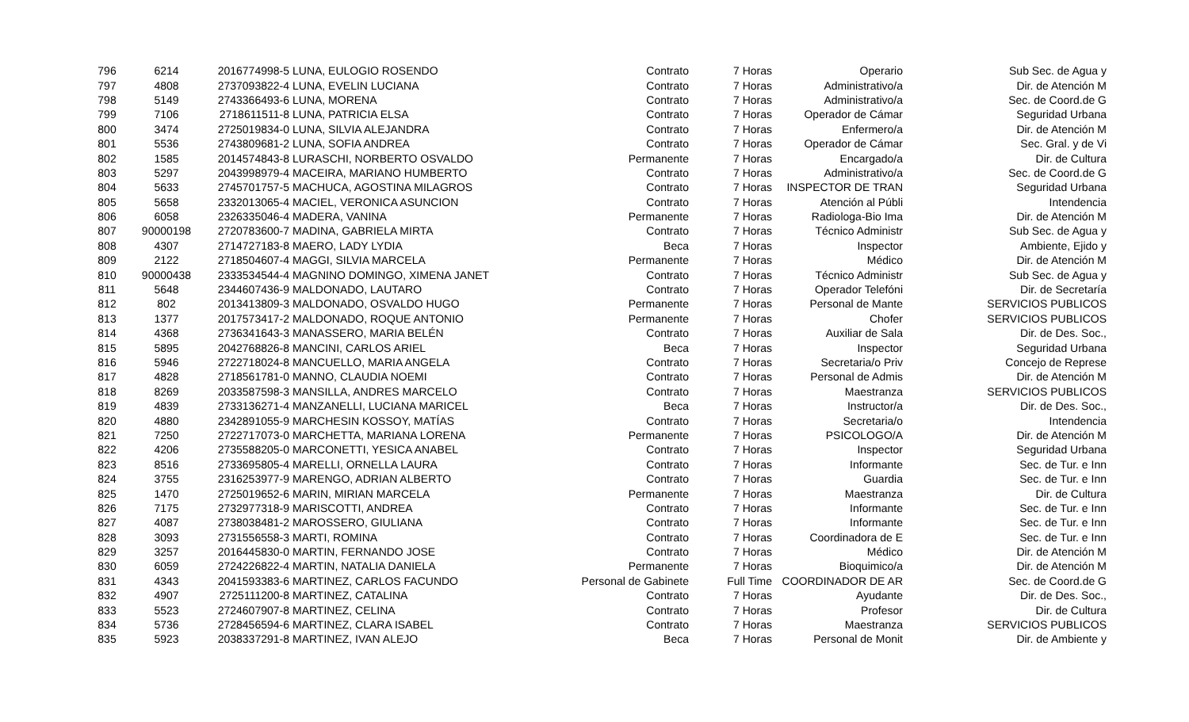| 796 | 6214 | 2016774998-5 | LUNA, EULOGIO ROSENDO | Contrato | 7 Horas | Operario | Sub Sec. de Agua y |
| 797 | 4808 | 2737093822-4 | LUNA, EVELIN LUCIANA | Contrato | 7 Horas | Administrativo/a | Dir. de Atención M |
| 798 | 5149 | 2743366493-6 | LUNA, MORENA | Contrato | 7 Horas | Administrativo/a | Sec. de Coord.de G |
| 799 | 7106 | 2718611511-8 | LUNA, PATRICIA ELSA | Contrato | 7 Horas | Operador de Cámar | Seguridad Urbana |
| 800 | 3474 | 2725019834-0 | LUNA, SILVIA ALEJANDRA | Contrato | 7 Horas | Enfermero/a | Dir. de Atención M |
| 801 | 5536 | 2743809681-2 | LUNA, SOFIA ANDREA | Contrato | 7 Horas | Operador de Cámar | Sec. Gral. y de Vi |
| 802 | 1585 | 2014574843-8 | LURASCHI, NORBERTO OSVALDO | Permanente | 7 Horas | Encargado/a | Dir. de Cultura |
| 803 | 5297 | 2043998979-4 | MACEIRA, MARIANO HUMBERTO | Contrato | 7 Horas | Administrativo/a | Sec. de Coord.de G |
| 804 | 5633 | 2745701757-5 | MACHUCA, AGOSTINA MILAGROS | Contrato | 7 Horas | INSPECTOR DE TRAN | Seguridad Urbana |
| 805 | 5658 | 2332013065-4 | MACIEL, VERONICA ASUNCION | Contrato | 7 Horas | Atención al Públi | Intendencia |
| 806 | 6058 | 2326335046-4 | MADERA, VANINA | Permanente | 7 Horas | Radiologa-Bio Ima | Dir. de Atención M |
| 807 | 90000198 | 2720783600-7 | MADINA, GABRIELA MIRTA | Contrato | 7 Horas | Técnico Administr | Sub Sec. de Agua y |
| 808 | 4307 | 2714727183-8 | MAERO, LADY LYDIA | Beca | 7 Horas | Inspector | Ambiente, Ejido y |
| 809 | 2122 | 2718504607-4 | MAGGI, SILVIA MARCELA | Permanente | 7 Horas | Médico | Dir. de Atención M |
| 810 | 90000438 | 2333534544-4 | MAGNINO DOMINGO, XIMENA JANET | Contrato | 7 Horas | Técnico Administr | Sub Sec. de Agua y |
| 811 | 5648 | 2344607436-9 | MALDONADO, LAUTARO | Contrato | 7 Horas | Operador Telefóni | Dir. de Secretaría |
| 812 | 802 | 2013413809-3 | MALDONADO, OSVALDO HUGO | Permanente | 7 Horas | Personal de Mante | SERVICIOS PUBLICOS |
| 813 | 1377 | 2017573417-2 | MALDONADO, ROQUE ANTONIO | Permanente | 7 Horas | Chofer | SERVICIOS PUBLICOS |
| 814 | 4368 | 2736341643-3 | MANASSERO, MARIA BELÉN | Contrato | 7 Horas | Auxiliar de Sala | Dir. de Des. Soc., |
| 815 | 5895 | 2042768826-8 | MANCINI, CARLOS ARIEL | Beca | 7 Horas | Inspector | Seguridad Urbana |
| 816 | 5946 | 2722718024-8 | MANCUELLO, MARIA ANGELA | Contrato | 7 Horas | Secretaria/o Priv | Concejo de Represe |
| 817 | 4828 | 2718561781-0 | MANNO, CLAUDIA NOEMI | Contrato | 7 Horas | Personal de Admis | Dir. de Atención M |
| 818 | 8269 | 2033587598-3 | MANSILLA, ANDRES MARCELO | Contrato | 7 Horas | Maestranza | SERVICIOS PUBLICOS |
| 819 | 4839 | 2733136271-4 | MANZANELLI, LUCIANA MARICEL | Beca | 7 Horas | Instructor/a | Dir. de Des. Soc., |
| 820 | 4880 | 2342891055-9 | MARCHESIN KOSSOY, MATÍAS | Contrato | 7 Horas | Secretaria/o | Intendencia |
| 821 | 7250 | 2722717073-0 | MARCHETTA, MARIANA LORENA | Permanente | 7 Horas | PSICOLOGO/A | Dir. de Atención M |
| 822 | 4206 | 2735588205-0 | MARCONETTI, YESICA ANABEL | Contrato | 7 Horas | Inspector | Seguridad Urbana |
| 823 | 8516 | 2733695805-4 | MARELLI, ORNELLA LAURA | Contrato | 7 Horas | Informante | Sec. de Tur. e Inn |
| 824 | 3755 | 2316253977-9 | MARENGO, ADRIAN ALBERTO | Contrato | 7 Horas | Guardia | Sec. de Tur. e Inn |
| 825 | 1470 | 2725019652-6 | MARIN, MIRIAN MARCELA | Permanente | 7 Horas | Maestranza | Dir. de Cultura |
| 826 | 7175 | 2732977318-9 | MARISCOTTI, ANDREA | Contrato | 7 Horas | Informante | Sec. de Tur. e Inn |
| 827 | 4087 | 2738038481-2 | MAROSSERO, GIULIANA | Contrato | 7 Horas | Informante | Sec. de Tur. e Inn |
| 828 | 3093 | 2731556558-3 | MARTI, ROMINA | Contrato | 7 Horas | Coordinadora de E | Sec. de Tur. e Inn |
| 829 | 3257 | 2016445830-0 | MARTIN, FERNANDO JOSE | Contrato | 7 Horas | Médico | Dir. de Atención M |
| 830 | 6059 | 2724226822-4 | MARTIN, NATALIA DANIELA | Permanente | 7 Horas | Bioquimico/a | Dir. de Atención M |
| 831 | 4343 | 2041593383-6 | MARTINEZ, CARLOS FACUNDO | Personal de Gabinete | Full Time | COORDINADOR DE AR | Sec. de Coord.de G |
| 832 | 4907 | 2725111200-8 | MARTINEZ, CATALINA | Contrato | 7 Horas | Ayudante | Dir. de Des. Soc., |
| 833 | 5523 | 2724607907-8 | MARTINEZ, CELINA | Contrato | 7 Horas | Profesor | Dir. de Cultura |
| 834 | 5736 | 2728456594-6 | MARTINEZ, CLARA ISABEL | Contrato | 7 Horas | Maestranza | SERVICIOS PUBLICOS |
| 835 | 5923 | 2038337291-8 | MARTINEZ, IVAN ALEJO | Beca | 7 Horas | Personal de Monit | Dir. de Ambiente y |